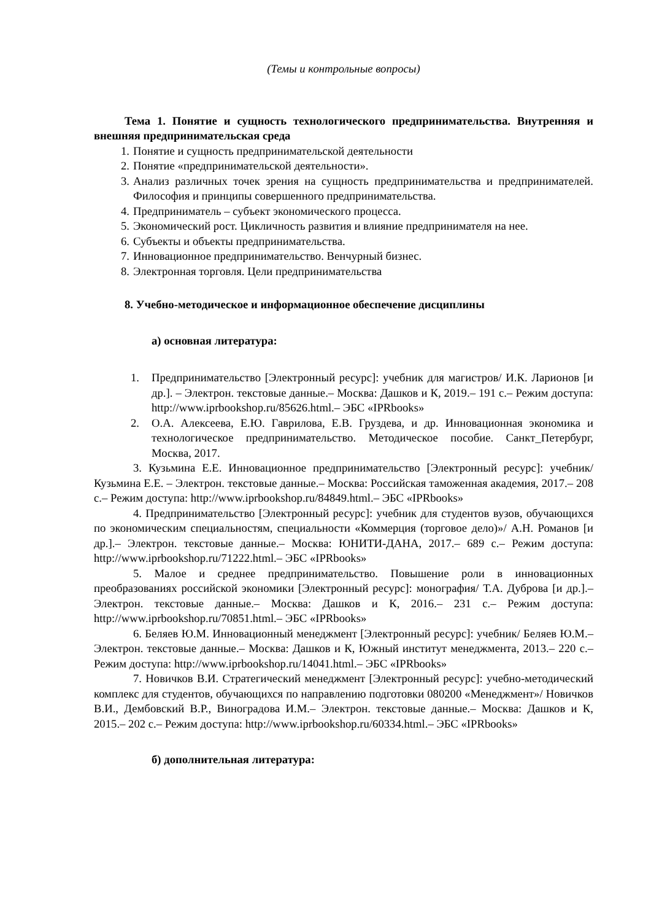(Темы и контрольные вопросы)
Тема 1. Понятие и сущность технологического предпринимательства. Внутренняя и внешняя предпринимательская среда
1. Понятие и сущность предпринимательской деятельности
2. Понятие «предпринимательской деятельности».
3. Анализ различных точек зрения на сущность предпринимательства и предпринимателей. Философия и принципы совершенного предпринимательства.
4. Предприниматель – субъект экономического процесса.
5. Экономический рост. Цикличность развития и влияние предпринимателя на нее.
6. Субъекты и объекты предпринимательства.
7. Инновационное предпринимательство. Венчурный бизнес.
8. Электронная торговля. Цели предпринимательства
8. Учебно-методическое и информационное обеспечение дисциплины
а) основная литература:
1. Предпринимательство [Электронный ресурс]: учебник для магистров/ И.К. Ларионов [и др.]. – Электрон. текстовые данные.– Москва: Дашков и К, 2019.– 191 с.– Режим доступа: http://www.iprbookshop.ru/85626.html.– ЭБС «IPRbooks»
2. О.А. Алексеева, Е.Ю. Гаврилова, Е.В. Груздева, и др. Инновационная экономика и технологическое предпринимательство. Методическое пособие. Санкт_Петербург, Москва, 2017.
3. Кузьмина Е.Е. Инновационное предпринимательство [Электронный ресурс]: учебник/ Кузьмина Е.Е. – Электрон. текстовые данные.– Москва: Российская таможенная академия, 2017.– 208 с.– Режим доступа: http://www.iprbookshop.ru/84849.html.– ЭБС «IPRbooks»
4. Предпринимательство [Электронный ресурс]: учебник для студентов вузов, обучающихся по экономическим специальностям, специальности «Коммерция (торговое дело)»/ А.Н. Романов [и др.].– Электрон. текстовые данные.– Москва: ЮНИТИ-ДАНА, 2017.– 689 с.– Режим доступа: http://www.iprbookshop.ru/71222.html.– ЭБС «IPRbooks»
5. Малое и среднее предпринимательство. Повышение роли в инновационных преобразованиях российской экономики [Электронный ресурс]: монография/ Т.А. Дуброва [и др.].– Электрон. текстовые данные.– Москва: Дашков и К, 2016.– 231 с.– Режим доступа: http://www.iprbookshop.ru/70851.html.– ЭБС «IPRbooks»
6. Беляев Ю.М. Инновационный менеджмент [Электронный ресурс]: учебник/ Беляев Ю.М.– Электрон. текстовые данные.– Москва: Дашков и К, Южный институт менеджмента, 2013.– 220 с.– Режим доступа: http://www.iprbookshop.ru/14041.html.– ЭБС «IPRbooks»
7. Новичков В.И. Стратегический менеджмент [Электронный ресурс]: учебно-методический комплекс для студентов, обучающихся по направлению подготовки 080200 «Менеджмент»/ Новичков В.И., Дембовский В.Р., Виноградова И.М.– Электрон. текстовые данные.– Москва: Дашков и К, 2015.– 202 с.– Режим доступа: http://www.iprbookshop.ru/60334.html.– ЭБС «IPRbooks»
б) дополнительная литература: